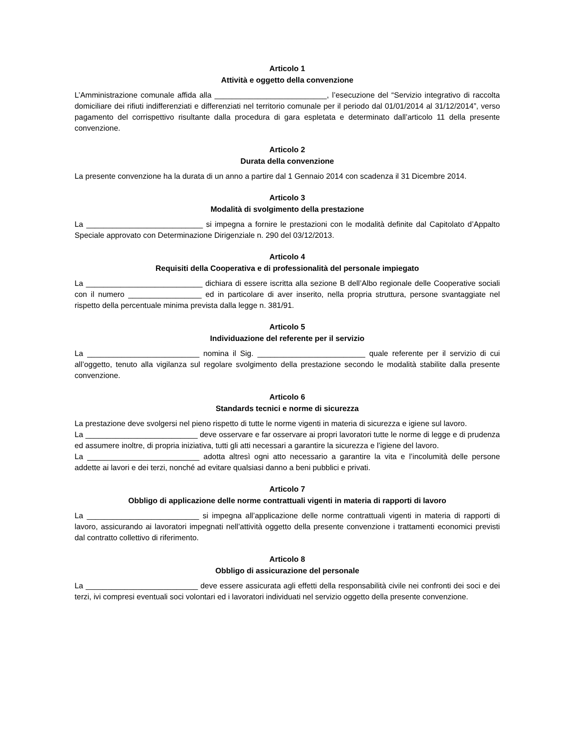Articolo 1
Attività e oggetto della convenzione
L’Amministrazione comunale affida alla __________________________, l’esecuzione del “Servizio integrativo di raccolta domiciliare dei rifiuti indifferenziati e differenziati nel territorio comunale per il periodo dal 01/01/2014 al 31/12/2014”, verso pagamento del corrispettivo risultante dalla procedura di gara espletata e determinato dall’articolo 11 della presente convenzione.
Articolo 2
Durata della convenzione
La presente convenzione ha la durata di un anno a partire dal 1 Gennaio 2014 con scadenza il 31 Dicembre 2014.
Articolo 3
Modalità di svolgimento della prestazione
La ___________________________ si impegna a fornire le prestazioni con le modalità definite dal Capitolato d’Appalto Speciale approvato con Determinazione Dirigenziale n. 290 del 03/12/2013.
Articolo 4
Requisiti della Cooperativa e di professionalità del personale impiegato
La ___________________________ dichiara di essere iscritta alla sezione B dell’Albo regionale delle Cooperative sociali con il numero _________________ ed in particolare di aver inserito, nella propria struttura, persone svantaggiate nel rispetto della percentuale minima prevista dalla legge n. 381/91.
Articolo 5
Individuazione del referente per il servizio
La __________________________ nomina il Sig. _________________________ quale referente per il servizio di cui all’oggetto, tenuto alla vigilanza sul regolare svolgimento della prestazione secondo le modalità stabilite dalla presente convenzione.
Articolo 6
Standards tecnici e norme di sicurezza
La prestazione deve svolgersi nel pieno rispetto di tutte le norme vigenti in materia di sicurezza e igiene sul lavoro.
La __________________________ deve osservare e far osservare ai propri lavoratori tutte le norme di legge e di prudenza ed assumere inoltre, di propria iniziativa, tutti gli atti necessari a garantire la sicurezza e l’igiene del lavoro.
La __________________________ adotta altresì ogni atto necessario a garantire la vita e l’incolumità delle persone addette ai lavori e dei terzi, nonché ad evitare qualsiasi danno a beni pubblici e privati.
Articolo 7
Obbligo di applicazione delle norme contrattuali vigenti in materia di rapporti di lavoro
La __________________________ si impegna all’applicazione delle norme contrattuali vigenti in materia di rapporti di lavoro, assicurando ai lavoratori impegnati nell’attività oggetto della presente convenzione i trattamenti economici previsti dal contratto collettivo di riferimento.
Articolo 8
Obbligo di assicurazione del personale
La __________________________ deve essere assicurata agli effetti della responsabilità civile nei confronti dei soci e dei terzi, ivi compresi eventuali soci volontari ed i lavoratori individuati nel servizio oggetto della presente convenzione.